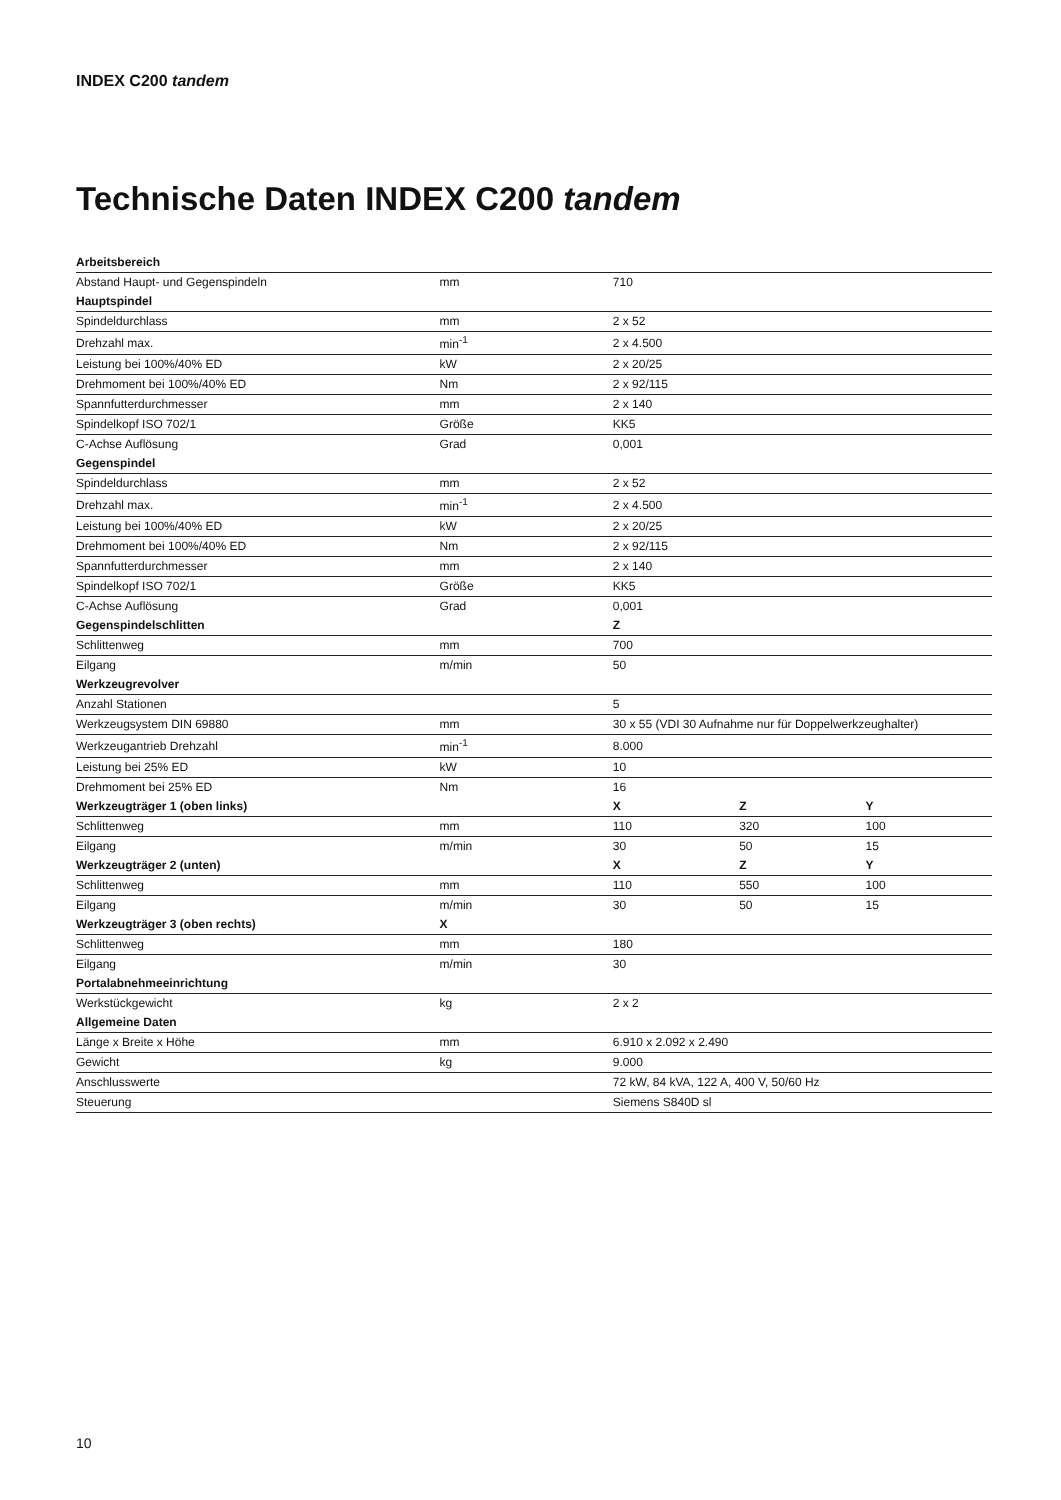INDEX C200 tandem
Technische Daten INDEX C200 tandem
| Arbeitsbereich | | | | |
| --- | --- | --- | --- | --- |
| Abstand Haupt- und Gegenspindeln | mm | 710 | | |
| Hauptspindel | | | | |
| Spindeldurchlass | mm | 2 x 52 | | |
| Drehzahl max. | min<sup>-1</sup> | 2 x 4.500 | | |
| Leistung bei 100%/40% ED | kW | 2 x 20/25 | | |
| Drehmoment bei 100%/40% ED | Nm | 2 x 92/115 | | |
| Spannfutterdurchmesser | mm | 2 x 140 | | |
| Spindelkopf ISO 702/1 | Größe | KK5 | | |
| C-Achse Auflösung | Grad | 0,001 | | |
| Gegenspindel | | | | |
| Spindeldurchlass | mm | 2 x 52 | | |
| Drehzahl max. | min<sup>-1</sup> | 2 x 4.500 | | |
| Leistung bei 100%/40% ED | kW | 2 x 20/25 | | |
| Drehmoment bei 100%/40% ED | Nm | 2 x 92/115 | | |
| Spannfutterdurchmesser | mm | 2 x 140 | | |
| Spindelkopf ISO 702/1 | Größe | KK5 | | |
| C-Achse Auflösung | Grad | 0,001 | | |
| Gegenspindelschlitten | | Z | | |
| Schlittenweg | mm | 700 | | |
| Eilgang | m/min | 50 | | |
| Werkzeugrevolver | | | | |
| Anzahl Stationen | | 5 | | |
| Werkzeugsystem DIN 69880 | mm | 30 x 55 (VDI 30 Aufnahme nur für Doppelwerkzeughalter) | | |
| Werkzeugantrieb Drehzahl | min<sup>-1</sup> | 8.000 | | |
| Leistung bei 25% ED | kW | 10 | | |
| Drehmoment bei 25% ED | Nm | 16 | | |
| Werkzeugträger 1 (oben links) | | X | Z | Y |
| Schlittenweg | mm | 110 | 320 | 100 |
| Eilgang | m/min | 30 | 50 | 15 |
| Werkzeugträger 2 (unten) | | X | Z | Y |
| Schlittenweg | mm | 110 | 550 | 100 |
| Eilgang | m/min | 30 | 50 | 15 |
| Werkzeugträger 3 (oben rechts) | X | | | |
| Schlittenweg | mm | 180 | | |
| Eilgang | m/min | 30 | | |
| Portalabnehmeeinrichtung | | | | |
| Werkstückgewicht | kg | 2 x 2 | | |
| Allgemeine Daten | | | | |
| Länge x Breite x Höhe | mm | 6.910 x 2.092 x 2.490 | | |
| Gewicht | kg | 9.000 | | |
| Anschlusswerte | | 72 kW, 84 kVA, 122 A, 400 V, 50/60 Hz | | |
| Steuerung | | Siemens S840D sl | | |
10